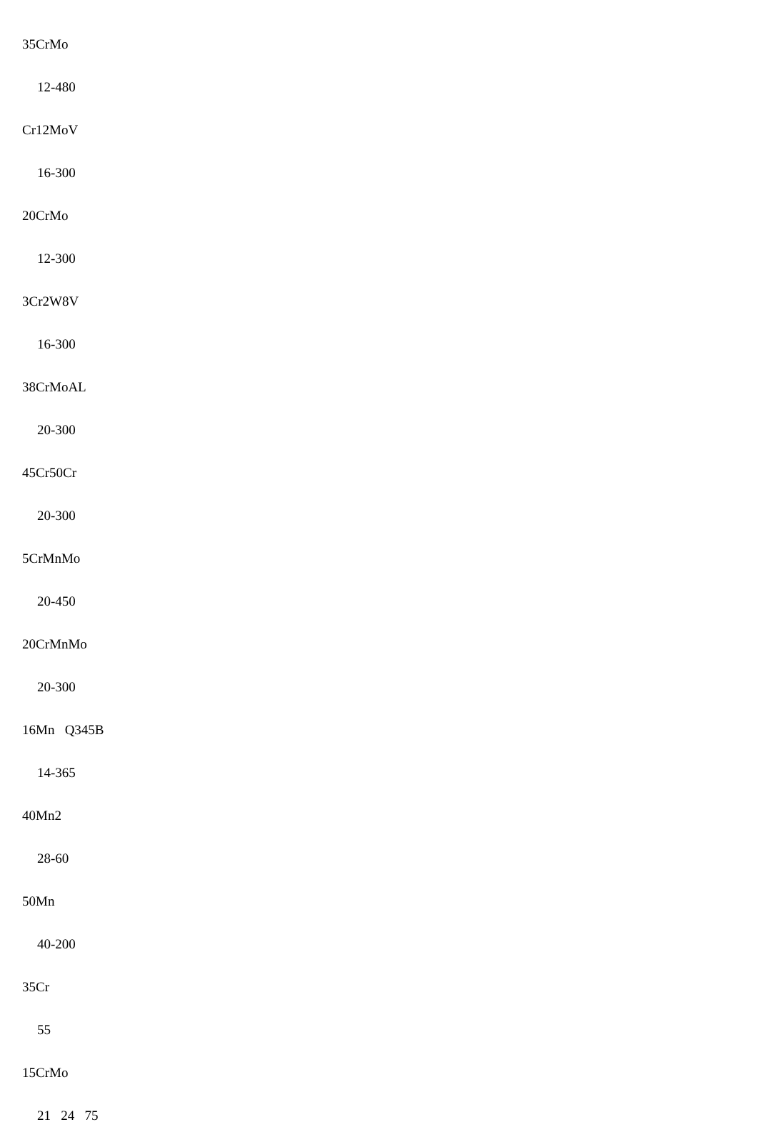35CrMo
12-480
Cr12MoV
16-300
20CrMo
12-300
3Cr2W8V
16-300
38CrMoAL
20-300
45Cr50Cr
20-300
5CrMnMo
20-450
20CrMnMo
20-300
16Mn Q345B
14-365
40Mn2
28-60
50Mn
40-200
35Cr
55
15CrMo
21 24 75